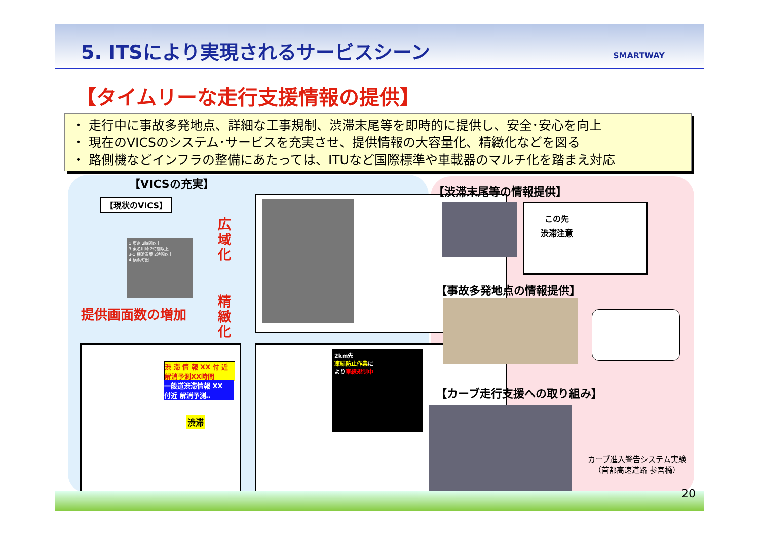5. ITSにより実現されるサービスシーン
SMARTWAY
【タイムリーな走行支援情報の提供】
・ 走行中に事故多発地点、詳細な工事規制、渋滞末尾等を即時的に提供し、安全･安心を向上
・ 現在のVICSのシステム･サービスを充実させ、提供情報の大容量化、精緻化などを図る
・ 路側機などインフラの整備にあたっては、ITUなど国際標準や車載器のマルチ化を踏まえ対応
【VICSの充実】
【現状のVICS】
1 東京 2時間以上
3 東名川崎 2時間以上
3-1 横浜青葉 2時間以上
4 横浜町田
広域化
提供画面数の増加
精緻化
渋 滞 情 報 XX 付 近
解消予測XX時間
一般道渋滞情報 XX
付近 解消予測‥
渋滞
2km先
凍結防止作業に
より車線規制中
【渋滞末尾等の情報提供】
この先
渋滞注意
【事故多発地点の情報提供】
【カーブ走行支援への取り組み】
カーブ進入警告システム実験
（首都高速道路 参宮橋）
20